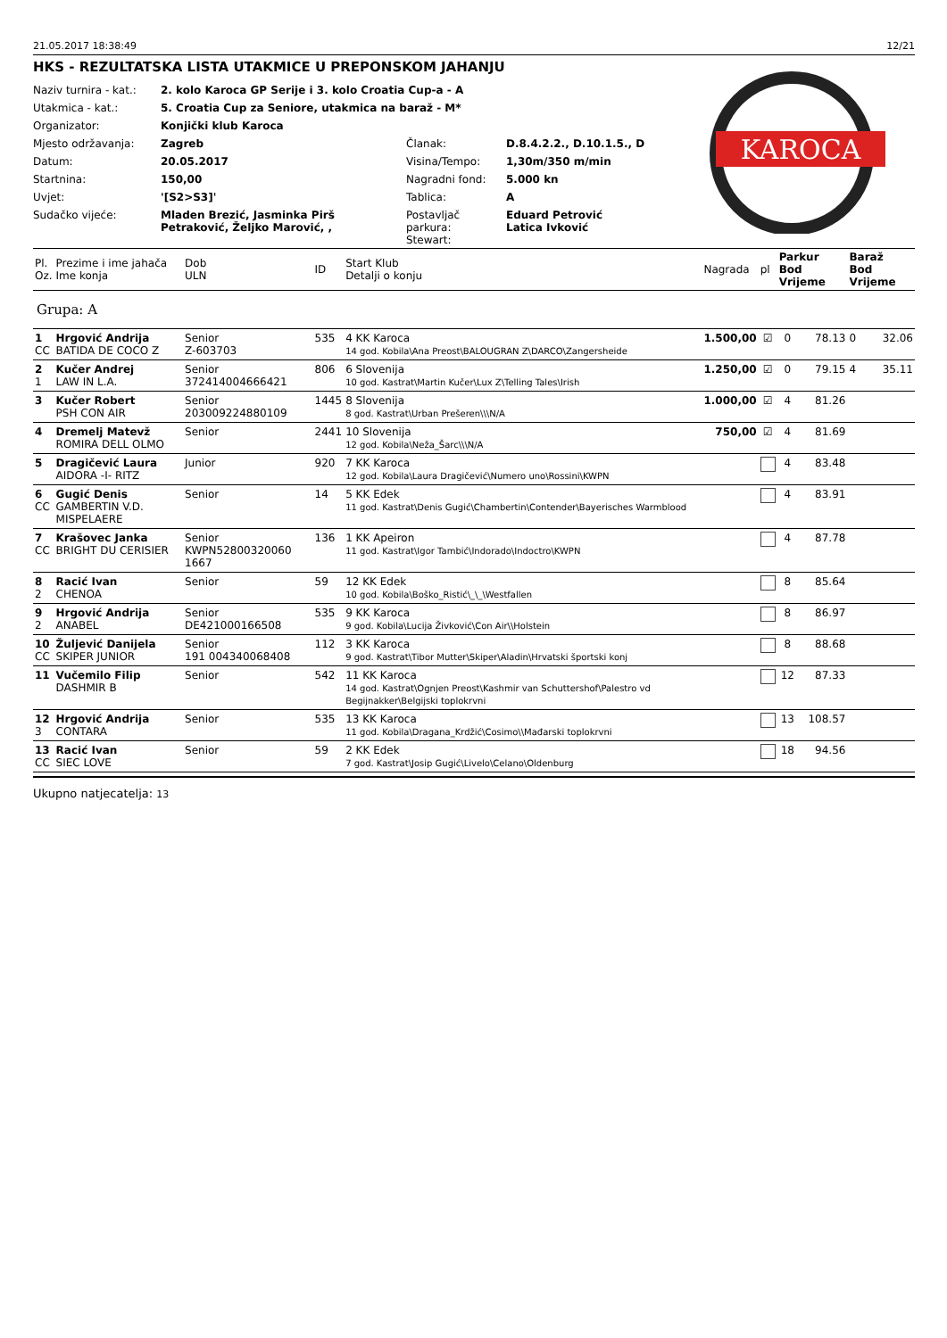21.05.2017 18:38:49 12/21
HKS - REZULTATSKA LISTA UTAKMICE U PREPONSKOM JAHANJU
| Naziv turnira - kat.: | 2. kolo Karoca GP Serije i 3. kolo Croatia Cup-a - A | | |
| Utakmica - kat.: | 5. Croatia Cup za Seniore, utakmica na baraž - M* | | |
| Organizator: | Konjički klub Karoca | | |
| Mjesto održavanja: | Zagreb | Članak: | D.8.4.2.2., D.10.1.5., D |
| Datum: | 20.05.2017 | Visina/Tempo: | 1,30m/350 m/min |
| Startnina: | 150,00 | Nagradni fond: | 5.000 kn |
| Uvjet: | '[S2>S3]' | Tablica: | A |
| Sudačko vijeće: | Mladen Brezić, Jasminka Pirš Petraković, Željko Marović, , | Postavljač parkura: Stewart: | Eduard Petrović Latica Ivković |
KAROCA
| Pl. Oz. | Prezime i ime jahača Ime konja | Dob ULN | ID | Start Klub Detalji o konju | Nagrada | pl | Parkur Bod Vrijeme | | Baraž Bod Vrijeme | |
| --- | --- | --- | --- | --- | --- | --- | --- | --- | --- | --- |
| Grupa: A | | | | | | | | | | |
| 1 CC | Hrgović Andrija BATIDA DE COCO Z | Senior Z-603703 | 535 | 4 KK Karoca 14 god. Kobila\Ana Preost\BALOUGRAN Z\DARCO\Zangersheide | 1.500,00 | ☑ | 0 | 78.13 | 0 | 32.06 |
| 2 1 | Kučer Andrej LAW IN L.A. | Senior 372414004666421 | 806 | 6 Slovenija 10 god. Kastrat\Martin Kučer\Lux Z\Telling Tales\Irish | 1.250,00 | ☑ | 0 | 79.15 | 4 | 35.11 |
| 3 | Kučer Robert PSH CON AIR | Senior 203009224880109 | 1445 | 8 Slovenija 8 god. Kastrat\Urban Prešeren\\\N/A | 1.000,00 | ☑ | 4 | 81.26 | | |
| 4 | Dremelj Matevž ROMIRA DELL OLMO | Senior | 2441 | 10 Slovenija 12 god. Kobila\Neža_Šarc\\\N/A | 750,00 | ☑ | 4 | 81.69 | | |
| 5 | Dragičević Laura AIDORA -I- RITZ | Junior | 920 | 7 KK Karoca 12 god. Kobila\Laura Dragičević\Numero uno\Rossini\KWPN | | | 4 | 83.48 | | |
| 6 CC | Gugić Denis GAMBERTIN V.D. MISPELAERE | Senior | 14 | 5 KK Edek 11 god. Kastrat\Denis Gugić\Chambertin\Contender\Bayerisches Warmblood | | | 4 | 83.91 | | |
| 7 CC | Krašovec Janka BRIGHT DU CERISIER | Senior KWPN52800320060 1667 | 136 | 1 KK Apeiron 11 god. Kastrat\Igor Tambić\Indorado\Indoctro\KWPN | | | 4 | 87.78 | | |
| 8 2 | Racić Ivan CHENOA | Senior | 59 | 12 KK Edek 10 god. Kobila\Boško_Ristić\_\_\Westfallen | | | 8 | 85.64 | | |
| 9 2 | Hrgović Andrija ANABEL | Senior DE421000166508 | 535 | 9 KK Karoca 9 god. Kobila\Lucija Živković\Con Air\\Holstein | | | 8 | 86.97 | | |
| 10 CC | Žuljević Danijela SKIPER JUNIOR | Senior 191 004340068408 | 112 | 3 KK Karoca 9 god. Kastrat\Tibor Mutter\Skiper\Aladin\Hrvatski športski konj | | | 8 | 88.68 | | |
| 11 | Vučemilo Filip DASHMIR B | Senior | 542 | 11 KK Karoca 14 god. Kastrat\Ognjen Preost\Kashmir van Schuttershof\Palestro vd Begijnakker\Belgijski toplokrvni | | | 12 | 87.33 | | |
| 12 3 | Hrgović Andrija CONTARA | Senior | 535 | 13 KK Karoca 11 god. Kobila\Dragana_Krdžić\Cosimo\\Mađarski toplokrvni | | | 13 | 108.57 | | |
| 13 CC | Racić Ivan SIEC LOVE | Senior | 59 | 2 KK Edek 7 god. Kastrat\Josip Gugić\Livelo\Celano\Oldenburg | | | 18 | 94.56 | | |
Ukupno natjecatelja: 13